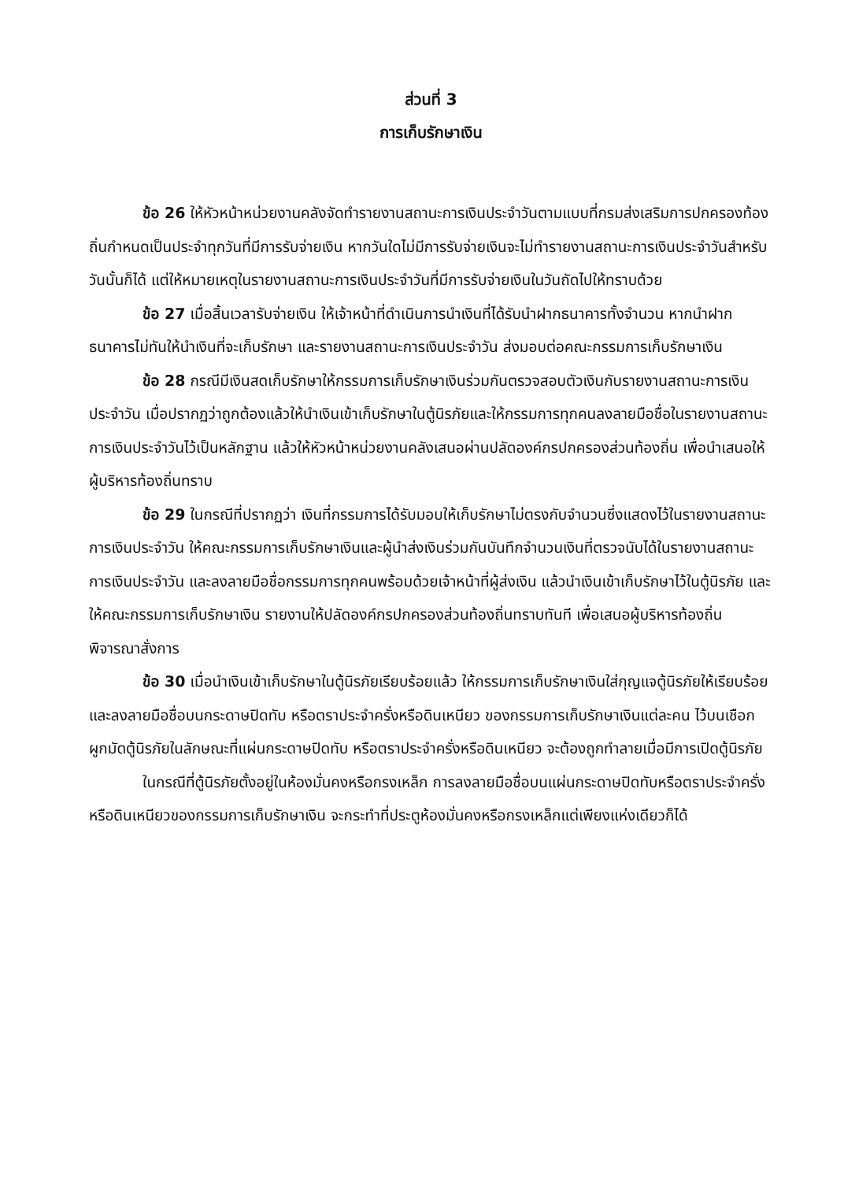ส่วนที่ 3
การเก็บรักษาเงิน
ข้อ 26 ให้หัวหน้าหน่วยงานคลังจัดทำรายงานสถานะการเงินประจำวันตามแบบที่กรมส่งเสริมการปกครองท้องถิ่นกำหนดเป็นประจำทุกวันที่มีการรับจ่ายเงิน หากวันใดไม่มีการรับจ่ายเงินจะไม่ทำรายงานสถานะการเงินประจำวันสำหรับวันนั้นก็ได้ แต่ให้หมายเหตุในรายงานสถานะการเงินประจำวันที่มีการรับจ่ายเงินในวันถัดไปให้ทราบด้วย
ข้อ 27 เมื่อสิ้นเวลารับจ่ายเงิน ให้เจ้าหน้าที่ดำเนินการนำเงินที่ได้รับนำฝากธนาคารทั้งจำนวน หากนำฝากธนาคารไม่ทันให้นำเงินที่จะเก็บรักษา และรายงานสถานะการเงินประจำวัน ส่งมอบต่อคณะกรรมการเก็บรักษาเงิน
ข้อ 28 กรณีมีเงินสดเก็บรักษาให้กรรมการเก็บรักษาเงินร่วมกันตรวจสอบตัวเงินกับรายงานสถานะการเงินประจำวัน เมื่อปรากฏว่าถูกต้องแล้วให้นำเงินเข้าเก็บรักษาในตู้นิรภัยและให้กรรมการทุกคนลงลายมือชื่อในรายงานสถานะการเงินประจำวันไว้เป็นหลักฐาน แล้วให้หัวหน้าหน่วยงานคลังเสนอผ่านปลัดองค์กรปกครองส่วนท้องถิ่น เพื่อนำเสนอให้ผู้บริหารท้องถิ่นทราบ
ข้อ 29 ในกรณีที่ปรากฏว่า เงินที่กรรมการได้รับมอบให้เก็บรักษาไม่ตรงกับจำนวนซึ่งแสดงไว้ในรายงานสถานะการเงินประจำวัน ให้คณะกรรมการเก็บรักษาเงินและผู้นำส่งเงินร่วมกันบันทึกจำนวนเงินที่ตรวจนับได้ในรายงานสถานะการเงินประจำวัน และลงลายมือชื่อกรรมการทุกคนพร้อมด้วยเจ้าหน้าที่ผู้ส่งเงิน แล้วนำเงินเข้าเก็บรักษาไว้ในตู้นิรภัย และให้คณะกรรมการเก็บรักษาเงิน รายงานให้ปลัดองค์กรปกครองส่วนท้องถิ่นทราบทันที เพื่อเสนอผู้บริหารท้องถิ่นพิจารณาสั่งการ
ข้อ 30 เมื่อนำเงินเข้าเก็บรักษาในตู้นิรภัยเรียบร้อยแล้ว ให้กรรมการเก็บรักษาเงินใส่กุญแจตู้นิรภัยให้เรียบร้อยและลงลายมือชื่อบนกระดาษปิดทับ หรือตราประจำครั่งหรือดินเหนียว ของกรรมการเก็บรักษาเงินแต่ละคน ไว้บนเชือกผูกมัดตู้นิรภัยในลักษณะที่แผ่นกระดาษปิดทับ หรือตราประจำครั่งหรือดินเหนียว จะต้องถูกทำลายเมื่อมีการเปิดตู้นิรภัย
ในกรณีที่ตู้นิรภัยตั้งอยู่ในห้องมั่นคงหรือกรงเหล็ก การลงลายมือชื่อบนแผ่นกระดาษปิดทับหรือตราประจำครั่ง หรือดินเหนียวของกรรมการเก็บรักษาเงิน จะกระทำที่ประตูห้องมั่นคงหรือกรงเหล็กแต่เพียงแห่งเดียวก็ได้